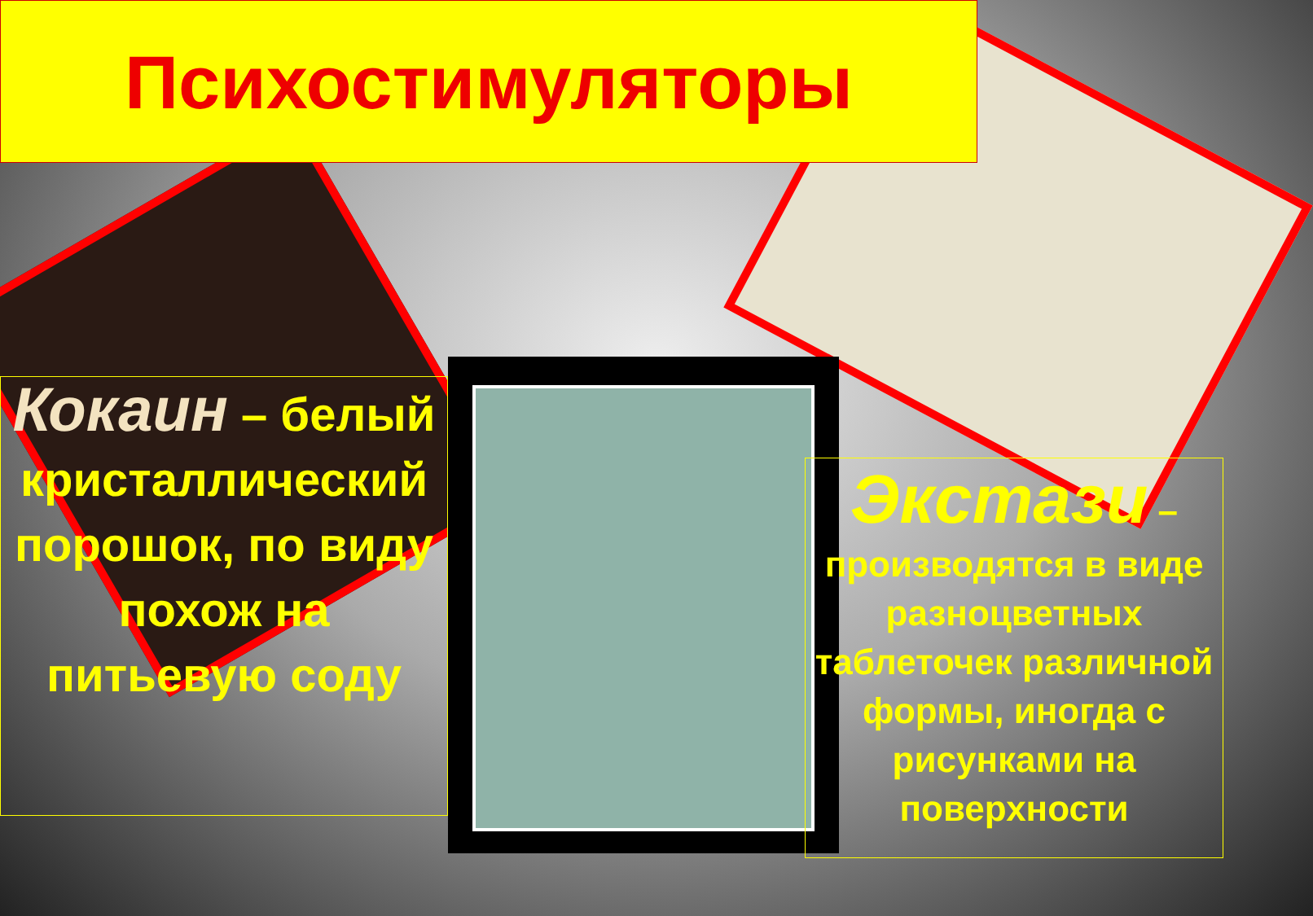Психостимуляторы
Кокаин – белый кристаллический порошок, по виду похож на питьевую соду
Экстази – производятся в виде разноцветных таблеточек различной формы, иногда с рисунками на поверхности